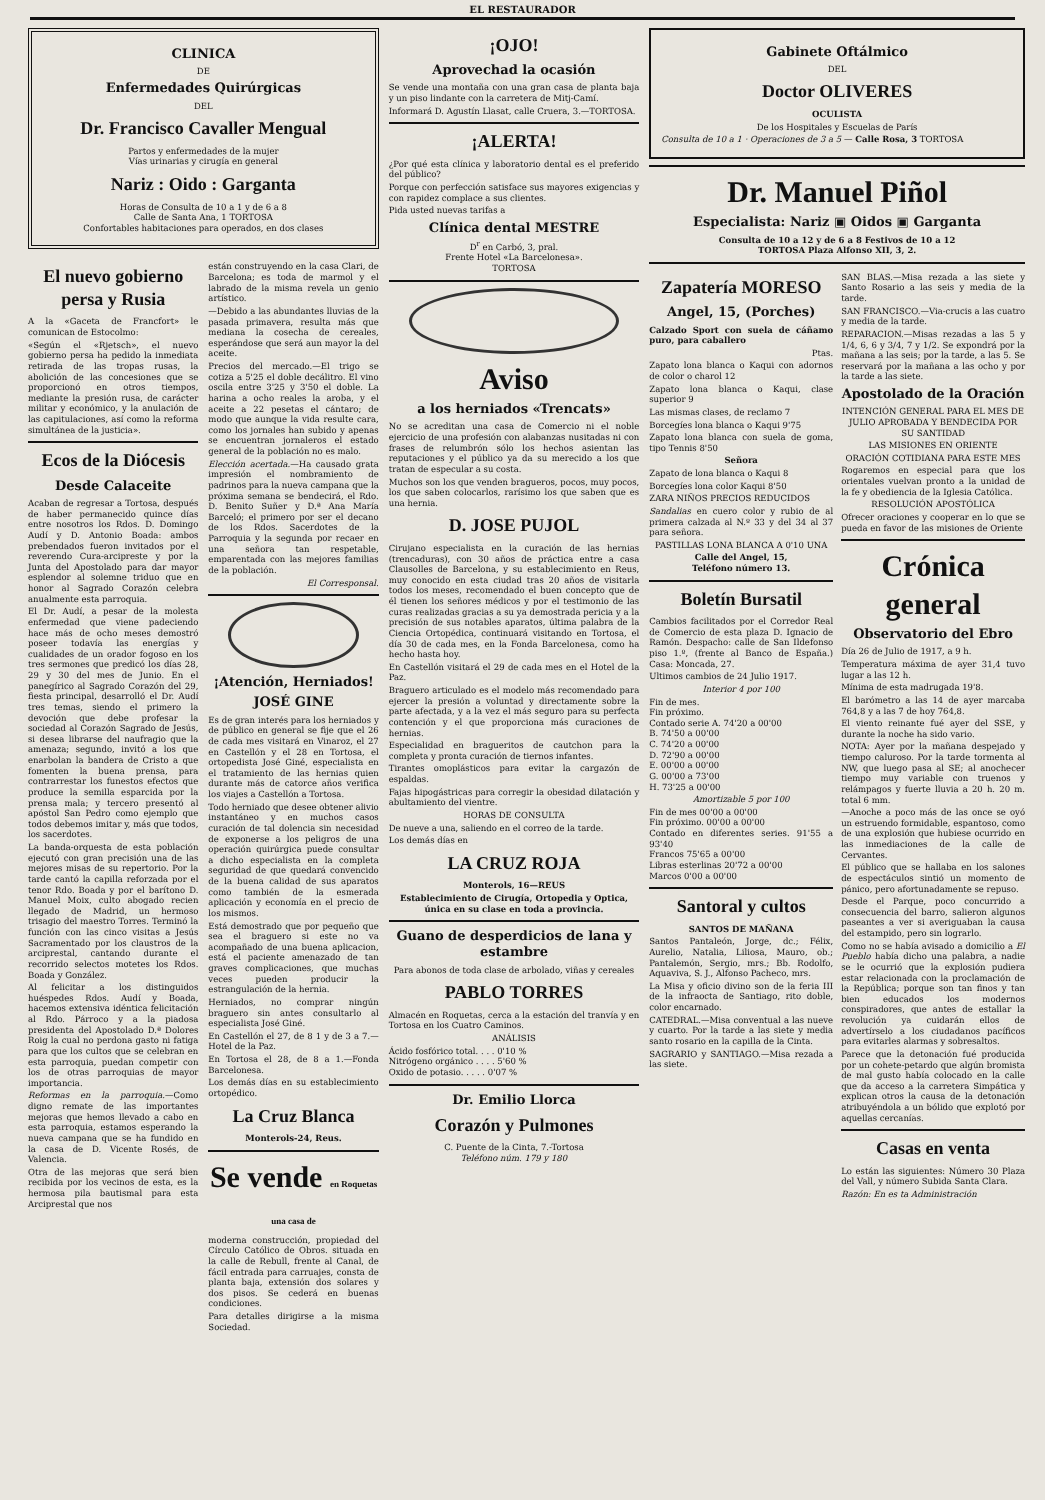EL RESTAURADOR
CLINICA
DE
Enfermedades Quirúrgicas
DEL
Dr. Francisco Cavaller Mengual
Partos y enfermedades de la mujer
Vías urinarias y cirugía en general
Nariz : Oido : Garganta
Horas de Consulta de 10 a 1 y de 6 a 8
Calle de Santa Ana, 1 TORTOSA
Confortables habitaciones para operados, en dos clases
El nuevo gobierno persa y Rusia
A la «Gaceta de Francfort» le comunican de Estocolmo:
«Según el «Rjetsch», el nuevo gobierno persa ha pedido la inmediata retirada de las tropas rusas, la abolición de las concesiones que se proporcionó en otros tiempos, mediante la presión rusa, de carácter militar y económico, y la anulación de las capitulaciones, así como la reforma simultánea de la justicia».
Ecos de la Diócesis
Desde Calaceite
Acaban de regresar a Tortosa, después de haber permanecido quince días entre nosotros los Rdos. D. Domingo Audí y D. Antonio Boada: ambos prebendados fueron invitados por el reverendo Cura-arcipreste y por la Junta del Apostolado para dar mayor esplendor al solemne triduo que en honor al Sagrado Corazón celebra anualmente esta parroquia.
El Dr. Audí, a pesar de la molesta enfermedad que viene padeciendo hace más de ocho meses demostró poseer todavía las energías y cualidades de un orador fogoso en los tres sermones que predicó los días 28, 29 y 30 del mes de Junio. En el panegírico al Sagrado Corazón del 29, fiesta principal, desarrolló el Dr. Audí tres temas, siendo el primero la devoción que debe profesar la sociedad al Corazón Sagrado de Jesús, si desea librarse del naufragio que la amenaza; segundo, invitó a los que enarbolan la bandera de Cristo a que fomenten la buena prensa, para contrarrestar los funestos efectos que produce la semilla esparcida por la prensa mala; y tercero presentó al apóstol San Pedro como ejemplo que todos debemos imitar y, más que todos, los sacerdotes.
La banda-orquesta de esta población ejecutó con gran precisión una de las mejores misas de su repertorio. Por la tarde cantó la capilla reforzada por el tenor Rdo. Boada y por el barítono D. Manuel Moix, culto abogado recien llegado de Madrid, un hermoso trisagio del maestro Torres. Terminó la función con las cinco visitas a Jesús Sacramentado por los claustros de la arciprestal, cantando durante el recorrido selectos motetes los Rdos. Boada y González.
Al felicitar a los distinguidos huéspedes Rdos. Audí y Boada, hacemos extensiva idéntica felicitación al Rdo. Párroco y a la piadosa presidenta del Apostolado D.ª Dolores Roig la cual no perdona gasto ni fatiga para que los cultos que se celebran en esta parroquia, puedan competir con los de otras parroquias de mayor importancia.
Reformas en la parroquia.—Como digno remate de las importantes mejoras que hemos llevado a cabo en esta parroquia, estamos esperando la nueva campana que se ha fundido en la casa de D. Vicente Rosés, de Valencia.
Otra de las mejoras que será bien recibida por los vecinos de esta, es la hermosa pila bautismal para esta Arciprestal que nos
están construyendo en la casa Clari, de Barcelona; es toda de marmol y el labrado de la misma revela un genio artístico.
—Debido a las abundantes lluvias de la pasada primavera, resulta más que mediana la cosecha de cereales, esperándose que será aun mayor la del aceite.
Precios del mercado.—El trigo se cotiza a 5'25 el doble decálitro. El vino oscila entre 3'25 y 3'50 el doble. La harina a ocho reales la aroba, y el aceite a 22 pesetas el cántaro; de modo que aunque la vida resulte cara, como los jornales han subido y apenas se encuentran jornaleros el estado general de la población no es malo.
Elección acertada.—Ha causado grata impresión el nombramiento de padrinos para la nueva campana que la próxima semana se bendecirá, el Rdo. D. Benito Suñer y D.ª Ana María Barceló; el primero por ser el decano de los Rdos. Sacerdotes de la Parroquia y la segunda por recaer en una señora tan respetable, emparentada con las mejores familias de la población.
El Corresponsal.
¡Atención, Herniados!
JOSÉ GINE
Es de gran interés para los herniados y de público en general se fije que el 26 de cada mes visitará en Vinaroz, el 27 en Castellón y el 28 en Tortosa, el ortopedista José Giné, especialista en el tratamiento de las hernias quien durante más de catorce años verifica los viajes a Castellón a Tortosa.
Todo herniado que desee obtener alivio instantáneo y en muchos casos curación de tal dolencia sin necesidad de exponerse a los peligros de una operación quirúrgica puede consultar a dicho especialista en la completa seguridad de que quedará convencido de la buena calidad de sus aparatos como también de la esmerada aplicación y economía en el precio de los mismos.
Está demostrado que por pequeño que sea el braguero si este no va acompañado de una buena aplicacion, está el paciente amenazado de tan graves complicaciones, que muchas veces pueden producir la estrangulación de la hernia.
Herniados, no comprar ningún braguero sin antes consultarlo al especialista José Giné.
En Castellón el 27, de 8 1 y de 3 a 7.—Hotel de la Paz.
En Tortosa el 28, de 8 a 1.—Fonda Barcelonesa.
Los demás días en su establecimiento ortopédico.
La Cruz Blanca
Monterols-24, Reus.
Se vende en Roquetas una casa de
moderna construcción, propiedad del Círculo Católico de Obros. situada en la calle de Rebull, frente al Canal, de fácil entrada para carruajes, consta de planta baja, extensión dos solares y dos pisos. Se cederá en buenas condiciones.
Para detalles dirigirse a la misma Sociedad.
¡OJO!
Aprovechad la ocasión
Se vende una montaña con una gran casa de planta baja y un piso lindante con la carretera de Mitj-Camí.
Informará D. Agustín Llasat, calle Cruera, 3.—TORTOSA.
¡ALERTA!
¿Por qué esta clínica y laboratorio dental es el preferido del público?
Porque con perfección satisface sus mayores exigencias y con rapidez complace a sus clientes.
Pida usted nuevas tarifas a
Clínica dental MESTRE
D<sup>r</sup> en Carbó, 3, pral.
Frente Hotel «La Barcelonesa».
TORTOSA
Aviso
a los herniados «Trencats»
No se acreditan una casa de Comercio ni el noble ejercicio de una profesión con alabanzas nusitadas ni con frases de relumbrón sólo los hechos asientan las reputaciones y el público ya da su merecido a los que tratan de especular a su costa.
Muchos son los que venden bragueros, pocos, muy pocos, los que saben colocarlos, rarísimo los que saben que es una hernia.
D. JOSE PUJOL
Cirujano especialista en la curación de las hernias (trencaduras), con 30 años de práctica entre a casa Clausolles de Barcelona, y su establecimiento en Reus, muy conocido en esta ciudad tras 20 años de visitarla todos los meses, recomendado el buen concepto que de él tienen los señores médicos y por el testimonio de las curas realizadas gracias a su ya demostrada pericia y a la precisión de sus notables aparatos, última palabra de la Ciencia Ortopédica, continuará visitando en Tortosa, el día 30 de cada mes, en la Fonda Barcelonesa, como ha hecho hasta hoy.
En Castellón visitará el 29 de cada mes en el Hotel de la Paz.
Braguero articulado es el modelo más recomendado para ejercer la presión a voluntad y directamente sobre la parte afectada, y a la vez el más seguro para su perfecta contención y el que proporciona más curaciones de hernias.
Especialidad en bragueritos de cautchon para la completa y pronta curación de tiernos infantes.
Tirantes omoplásticos para evitar la cargazón de espaldas.
Fajas hipogástricas para corregir la obesidad dilatación y abultamiento del vientre.
HORAS DE CONSULTA
De nueve a una, saliendo en el correo de la tarde.
Los demás días en
LA CRUZ ROJA
Monterols, 16—REUS
Establecimiento de Cirugía, Ortopedia y Optica, única en su clase en toda a provincia.
Guano de desperdicios de lana y estambre
Para abonos de toda clase de arbolado, viñas y cereales
PABLO TORRES
Almacén en Roquetas, cerca a la estación del tranvía y en Tortosa en los Cuatro Caminos.
ANÁLISIS
Ácido fosfórico total. . . . 0'10 %
Nitrógeno orgánico . . . . 5'60 %
Oxido de potasio. . . . . 0'07 %
Dr. Emilio Llorca
Corazón y Pulmones
C. Puente de la Cinta, 7.-Tortosa
Teléfono núm. 179 y 180
Gabinete Oftálmico
DEL
Doctor OLIVERES
OCULISTA
De los Hospitales y Escuelas de París
Consulta de 10 a 1 · Operaciones de 3 a 5 — Calle Rosa, 3 TORTOSA
Dr. Manuel Piñol
Especialista: Nariz ▣ Oidos ▣ Garganta
Consulta de 10 a 12 y de 6 a 8 Festivos de 10 a 12
TORTOSA Plaza Alfonso XII, 3, 2.
Zapatería MORESO
Angel, 15, (Porches)
Calzado Sport con suela de cáñamo puro, para caballero
Ptas.
Zapato lona blanca o Kaqui con adornos de color o charol 12
Zapato lona blanca o Kaqui, clase superior 9
Las mismas clases, de reclamo 7
Borcegíes lona blanca o Kaqui 9'75
Zapato lona blanca con suela de goma, tipo Tennis 8'50
Señora
Zapato de lona blanca o Kaqui 8
Borcegíes lona color Kaqui 8'50
ZARA NIÑOS PRECIOS REDUCIDOS
Sandalias en cuero color y rubio de al primera calzada al N.º 33 y del 34 al 37 para señora.
PASTILLAS LONA BLANCA A 0'10 UNA
Calle del Angel, 15,
Teléfono número 13.
Boletín Bursatil
Cambios facilitados por el Corredor Real de Comercio de esta plaza D. Ignacio de Ramón. Despacho: calle de San Ildefonso piso 1.º, (frente al Banco de España.) Casa: Moncada, 27.
Ultimos cambios de 24 Julio 1917.
Interior 4 por 100
Fin de mes.
Fin próximo.
Contado serie A. 74'20 a 00'00
B. 74'50 a 00'00
C. 74'20 a 00'00
D. 72'90 a 00'00
E. 00'00 a 00'00
G. 00'00 a 73'00
H. 73'25 a 00'00
Amortizable 5 por 100
Fin de mes 00'00 a 00'00
Fin próximo. 00'00 a 00'00
Contado en diferentes series. 91'55 a 93'40
Francos 75'65 a 00'00
Libras esterlinas 20'72 a 00'00
Marcos 0'00 a 00'00
Santoral y cultos
SANTOS DE MAÑANA
Santos Pantaleón, Jorge, dc.; Félix, Aurelio, Natalia, Liliosa, Mauro, ob.; Pantalemón, Sergio, mrs.; Bb. Rodolfo, Aquaviva, S. J., Alfonso Pacheco, mrs.
La Misa y oficio divino son de la feria III de la infraocta de Santiago, rito doble, color encarnado.
CATEDRAL.—Misa conventual a las nueve y cuarto. Por la tarde a las siete y media santo rosario en la capilla de la Cinta.
SAGRARIO y SANTIAGO.—Misa rezada a las siete.
SAN BLAS.—Misa rezada a las siete y Santo Rosario a las seis y media de la tarde.
SAN FRANCISCO.—Via-crucis a las cuatro y media de la tarde.
REPARACION.—Misas rezadas a las 5 y 1/4, 6, 6 y 3/4, 7 y 1/2. Se expondrá por la mañana a las seis; por la tarde, a las 5. Se reservará por la mañana a las ocho y por la tarde a las siete.
Apostolado de la Oración
INTENCIÓN GENERAL PARA EL MES DE JULIO APROBADA Y BENDECIDA POR SU SANTIDAD
LAS MISIONES EN ORIENTE
ORACIÓN COTIDIANA PARA ESTE MES
Rogaremos en especial para que los orientales vuelvan pronto a la unidad de la fe y obediencia de la Iglesia Católica.
RESOLUCIÓN APOSTÓLICA
Ofrecer oraciones y cooperar en lo que se pueda en favor de las misiones de Oriente
Crónica general
Observatorio del Ebro
Día 26 de Julio de 1917, a 9 h.
Temperatura máxima de ayer 31,4 tuvo lugar a las 12 h.
Mínima de esta madrugada 19'8.
El barómetro a las 14 de ayer marcaba 764,8 y a las 7 de hoy 764,8.
El viento reinante fué ayer del SSE, y durante la noche ha sido vario.
NOTA: Ayer por la mañana despejado y tiempo caluroso. Por la tarde tormenta al NW, que luego pasa al SE; al anochecer tiempo muy variable con truenos y relámpagos y fuerte lluvia a 20 h. 20 m. total 6 mm.
—Anoche a poco más de las once se oyó un estruendo formidable, espantoso, como de una explosión que hubiese ocurrido en las inmediaciones de la calle de Cervantes.
El público que se hallaba en los salones de espectáculos sintió un momento de pánico, pero afortunadamente se repuso.
Desde el Parque, poco concurrido a consecuencia del barro, salieron algunos paseantes a ver si averiguaban la causa del estampido, pero sin lograrlo.
Como no se había avisado a domicilio a El Pueblo había dicho una palabra, a nadie se le ocurrió que la explosión pudiera estar relacionada con la proclamación de la República; porque son tan finos y tan bien educados los modernos conspiradores, que antes de estallar la revolución ya cuidarán ellos de advertírselo a los ciudadanos pacíficos para evitarles alarmas y sobresaltos.
Parece que la detonación fué producida por un cohete-petardo que algún bromista de mal gusto había colocado en la calle que da acceso a la carretera Simpática y explican otros la causa de la detonación atribuyéndola a un bólido que explotó por aquellas cercanías.
Casas en venta
Lo están las siguientes: Número 30 Plaza del Vall, y número Subida Santa Clara.
Razón: En es ta Administración